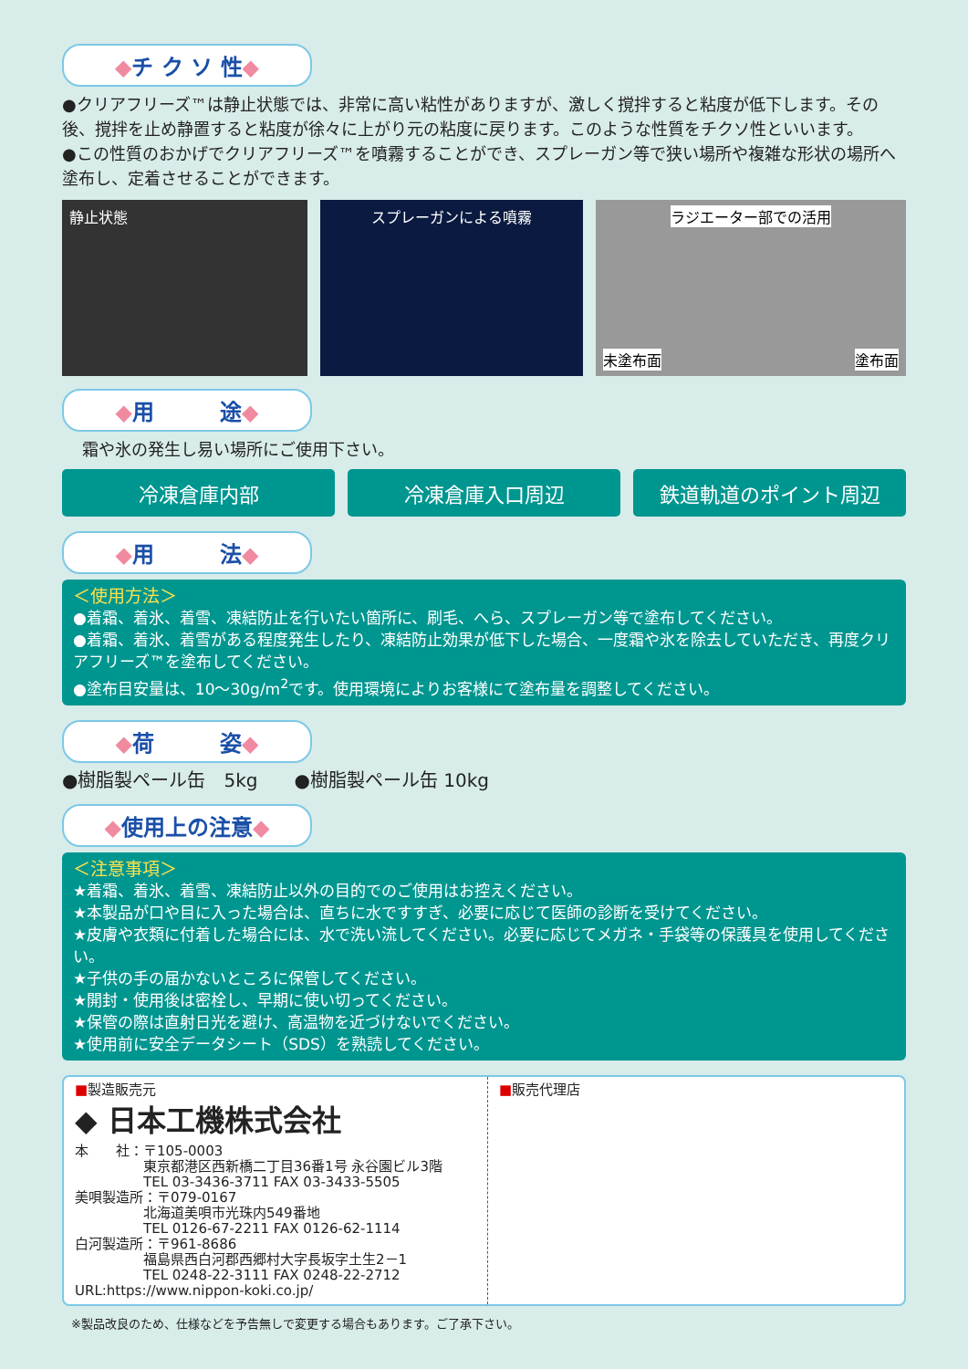◆チ ク ソ 性◆
●クリアフリーズ™は静止状態では、非常に高い粘性がありますが、激しく撹拌すると粘度が低下します。その後、撹拌を止め静置すると粘度が徐々に上がり元の粘度に戻ります。このような性質をチクソ性といいます。
●この性質のおかげでクリアフリーズ™を噴霧することができ、スプレーガン等で狭い場所や複雑な形状の場所へ塗布し、定着させることができます。
静止状態 スプレーガンによる噴霧 ラジエーター部での活用
未塗布面 塗布面
◆用　　　途◆
霜や氷の発生し易い場所にご使用下さい。
冷凍倉庫内部 冷凍倉庫入口周辺 鉄道軌道のポイント周辺
◆用　　　法◆
＜使用方法＞
●着霜、着氷、着雪、凍結防止を行いたい箇所に、刷毛、へら、スプレーガン等で塗布してください。
●着霜、着氷、着雪がある程度発生したり、凍結防止効果が低下した場合、一度霜や氷を除去していただき、再度クリアフリーズ™を塗布してください。
●塗布目安量は、10～30g/m<sup>2</sup>です。使用環境によりお客様にて塗布量を調整してください。
◆荷　　　姿◆
●樹脂製ペール缶　5kg　　●樹脂製ペール缶 10kg
◆使用上の注意◆
＜注意事項＞
★着霜、着氷、着雪、凍結防止以外の目的でのご使用はお控えください。
★本製品が口や目に入った場合は、直ちに水ですすぎ、必要に応じて医師の診断を受けてください。
★皮膚や衣類に付着した場合には、水で洗い流してください。必要に応じてメガネ・手袋等の保護具を使用してください。
★子供の手の届かないところに保管してください。
★開封・使用後は密栓し、早期に使い切ってください。
★保管の際は直射日光を避け、高温物を近づけないでください。
★使用前に安全データシート（SDS）を熟読してください。
■製造販売元
◆ 日本工機株式会社
本　　社：〒105-0003
　　　　　東京都港区西新橋二丁目36番1号 永谷園ビル3階
　　　　　TEL 03-3436-3711 FAX 03-3433-5505
美唄製造所：〒079-0167
　　　　　北海道美唄市光珠内549番地
　　　　　TEL 0126-67-2211 FAX 0126-62-1114
白河製造所：〒961-8686
　　　　　福島県西白河郡西郷村大字長坂字土生2－1
　　　　　TEL 0248-22-3111 FAX 0248-22-2712
URL:https://www.nippon-koki.co.jp/
■販売代理店
※製品改良のため、仕様などを予告無しで変更する場合もあります。ご了承下さい。